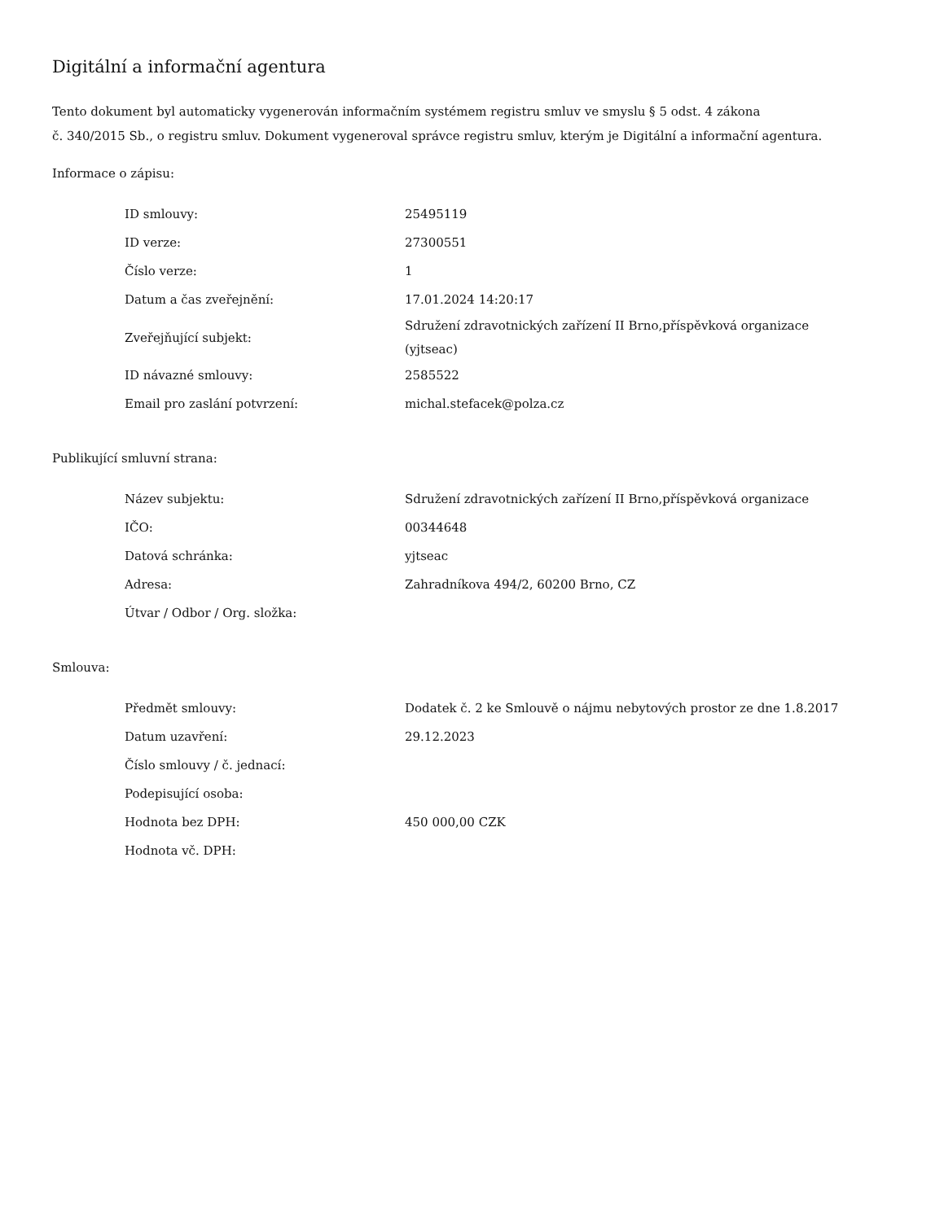Digitální a informační agentura
Tento dokument byl automaticky vygenerován informačním systémem registru smluv ve smyslu § 5 odst. 4 zákona
č. 340/2015 Sb., o registru smluv. Dokument vygeneroval správce registru smluv, kterým je Digitální a informační agentura.
Informace o zápisu:
| ID smlouvy: | 25495119 |
| ID verze: | 27300551 |
| Číslo verze: | 1 |
| Datum a čas zveřejnění: | 17.01.2024 14:20:17 |
| Zveřejňující subjekt: | Sdružení zdravotnických zařízení II Brno,příspěvková organizace (yjtseac) |
| ID návazné smlouvy: | 2585522 |
| Email pro zaslání potvrzení: | michal.stefacek@polza.cz |
Publikující smluvní strana:
| Název subjektu: | Sdružení zdravotnických zařízení II Brno,příspěvková organizace |
| IČO: | 00344648 |
| Datová schránka: | yjtseac |
| Adresa: | Zahradníkova 494/2, 60200 Brno, CZ |
| Útvar / Odbor / Org. složka: | |
Smlouva:
| Předmět smlouvy: | Dodatek č. 2 ke Smlouvě o nájmu nebytových prostor ze dne 1.8.2017 |
| Datum uzavření: | 29.12.2023 |
| Číslo smlouvy / č. jednací: | |
| Podepisující osoba: | |
| Hodnota bez DPH: | 450 000,00 CZK |
| Hodnota vč. DPH: | |